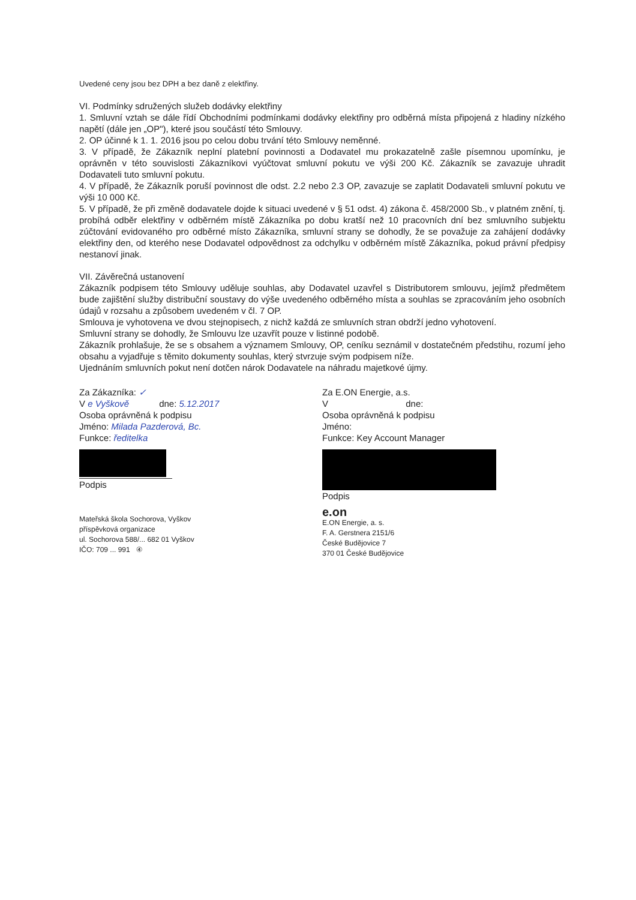Uvedené ceny jsou bez DPH a bez daně z elektřiny.
VI. Podmínky sdružených služeb dodávky elektřiny
1. Smluvní vztah se dále řídí Obchodními podmínkami dodávky elektřiny pro odběrná místa připojená z hladiny nízkého napětí (dále jen „OP"), které jsou součástí této Smlouvy.
2. OP účinné k 1. 1. 2016 jsou po celou dobu trvání této Smlouvy neměnné.
3. V případě, že Zákazník neplní platební povinnosti a Dodavatel mu prokazatelně zašle písemnou upomínku, je oprávněn v této souvislosti Zákazníkovi vyúčtovat smluvní pokutu ve výši 200 Kč. Zákazník se zavazuje uhradit Dodavateli tuto smluvní pokutu.
4. V případě, že Zákazník poruší povinnost dle odst. 2.2 nebo 2.3 OP, zavazuje se zaplatit Dodavateli smluvní pokutu ve výši 10 000 Kč.
5. V případě, že při změně dodavatele dojde k situaci uvedené v § 51 odst. 4) zákona č. 458/2000 Sb., v platném znění, tj. probíhá odběr elektřiny v odběrném místě Zákazníka po dobu kratší než 10 pracovních dní bez smluvního subjektu zúčtování evidovaného pro odběrné místo Zákazníka, smluvní strany se dohodly, že se považuje za zahájení dodávky elektřiny den, od kterého nese Dodavatel odpovědnost za odchylku v odběrném místě Zákazníka, pokud právní předpisy nestanoví jinak.
VII. Závěrečná ustanovení
Zákazník podpisem této Smlouvy uděluje souhlas, aby Dodavatel uzavřel s Distributorem smlouvu, jejímž předmětem bude zajištění služby distribuční soustavy do výše uvedeného odběrného místa a souhlas se zpracováním jeho osobních údajů v rozsahu a způsobem uvedeném v čl. 7 OP.
Smlouva je vyhotovena ve dvou stejnopisech, z nichž každá ze smluvních stran obdrží jedno vyhotovení.
Smluvní strany se dohodly, že Smlouvu lze uzavřít pouze v listinné podobě.
Zákazník prohlašuje, že se s obsahem a významem Smlouvy, OP, ceníku seznámil v dostatečném předstihu, rozumí jeho obsahu a vyjadřuje s těmito dokumenty souhlas, který stvrzuje svým podpisem níže.
Ujednáním smluvních pokut není dotčen nárok Dodavatele na náhradu majetkové újmy.
Za Zákazníka: ✓
V e Vyškově dne: 5.12.2017
Osoba oprávněná k podpisu
Jméno: Milada Pazderová, Bc.
Funkce: ředitelka
Podpis
Mateřská škola Sochorova, Vyškov
příspěvková organizace
ul. Sochorova 588/... 682 01 Vyškov
IČO: 709 ... 991 ④
Za E.ON Energie, a.s.
V dne:
Osoba oprávněná k podpisu
Jméno:
Funkce: Key Account Manager
Podpis
e.on
E.ON Energie, a. s.
F. A. Gerstnera 2151/6
České Budějovice 7
370 01 České Budějovice